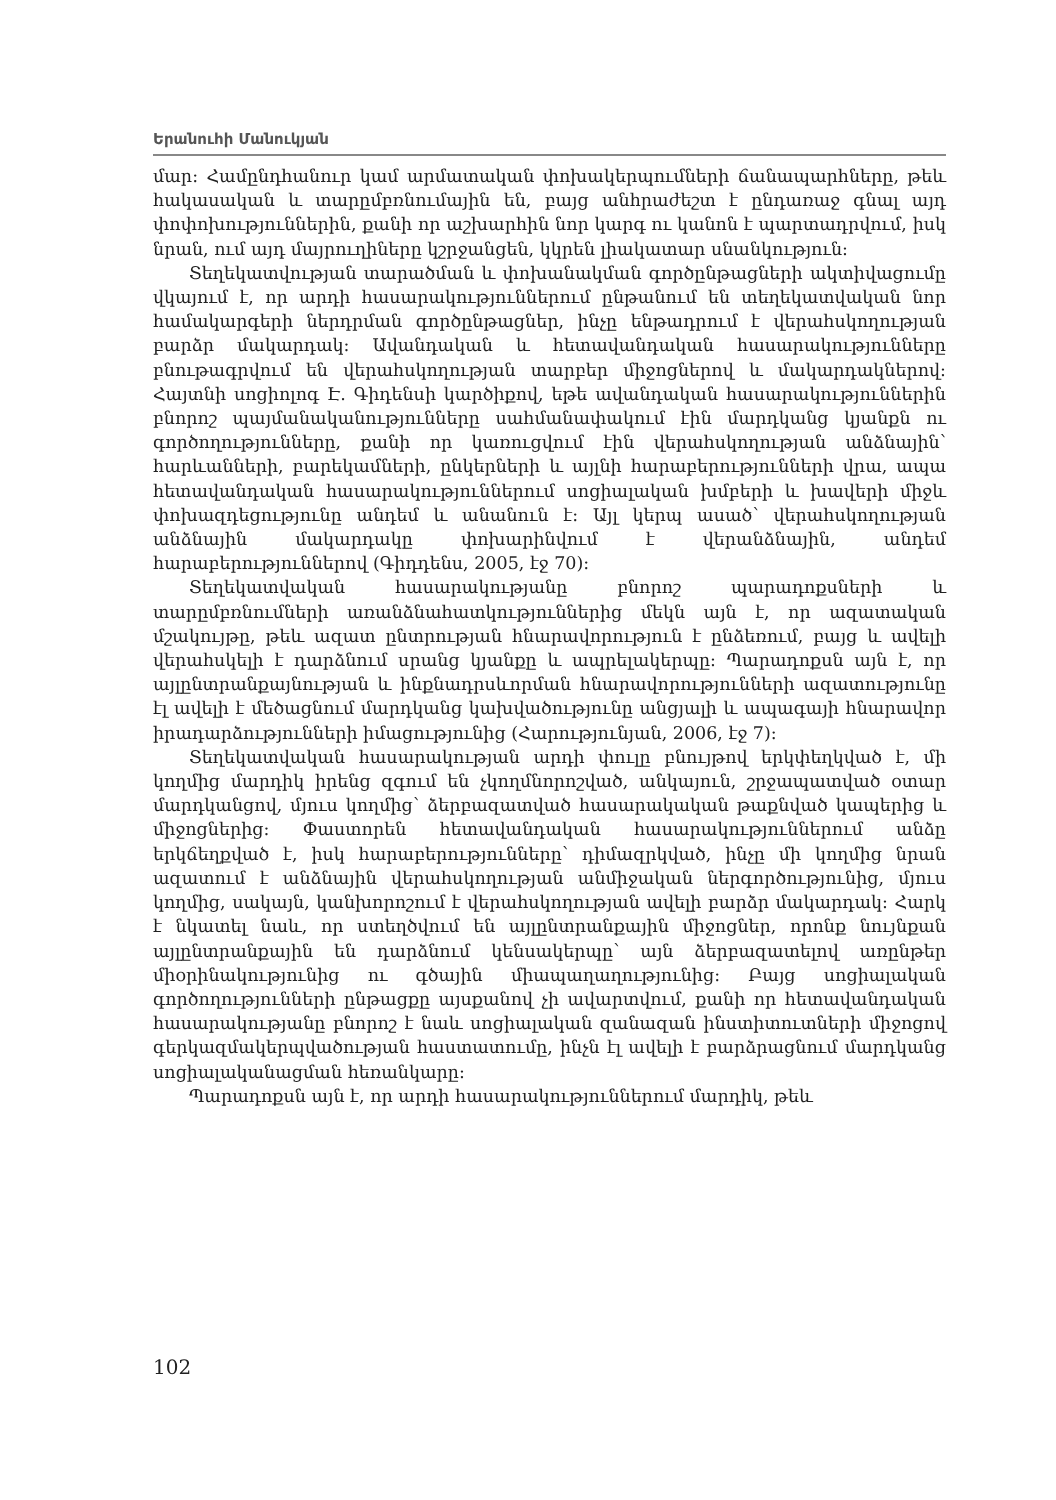Երանուհի Մանուկյան
մար: Համընդհանուր կամ արմատական փոխակերպումների ճանապարհները, թեև հակասական և տարըմբռնումային են, բայց անհրաժեշտ է ընդառաջ գնալ այդ փոփոխություններին, քանի որ աշխարհին նոր կարգ ու կանոն է պարտադրվում, իսկ նրան, ում այդ մայրուղիները կշրջանցեն, կկրեն լիակատար սնանկություն:
Տեղեկատվության տարածման և փոխանակման գործընթացների ակտիվացումը վկայում է, որ արդի հասարակություններում ընթանում են տեղեկատվական նոր համակարգերի ներդրման գործընթացներ, ինչը ենթադրում է վերահսկողության բարձր մակարդակ: Ավանդական և հետավանդական հասարակությունները բնութագրվում են վերահսկողության տարբեր միջոցներով և մակարդակներով: Հայտնի սոցիոլոգ Է. Գիդենսի կարծիքով, եթե ավանդական հասարակություններին բնորոշ պայմանականությունները սահմանափակում էին մարդկանց կյանքն ու գործողությունները, քանի որ կառուցվում էին վերահսկողության անձնային՝ հարևանների, բարեկամների, ընկերների և այլնի հարաբերությունների վրա, ապա հետավանդական հասարակություններում սոցիալական խմբերի և խավերի միջև փոխազդեցությունը անդեմ և անանուն է: Այլ կերպ ասած՝ վերահսկողության անձնային մակարդակը փոխարինվում է վերանձնային, անդեմ հարաբերություններով (Գիդդենս, 2005, էջ 70):
Տեղեկատվական հասարակությանը բնորոշ պարադոքսների և տարըմբռնումների առանձնահատկություններից մեկն այն է, որ ազատական մշակույթը, թեև ազատ ընտրության հնարավորություն է ընձեռում, բայց և ավելի վերահսկելի է դարձնում սրանց կյանքը և ապրելակերպը: Պարադոքսն այն է, որ այլընտրանքայնության և ինքնադրսևորման հնարավորությունների ազատությունը էլ ավելի է մեծացնում մարդկանց կախվածությունը անցյալի և ապագայի հնարավոր իրադարձությունների իմացությունից (Հարությունյան, 2006, էջ 7):
Տեղեկատվական հասարակության արդի փուլը բնույթով երկփեղկված է, մի կողմից մարդիկ իրենց զգում են չկողմնորոշված, անկայուն, շրջապատված օտար մարդկանցով, մյուս կողմից՝ ձերբազատված հասարակական թաքնված կապերից և միջոցներից: Փաստորեն հետավանդական հասարակություններում անձը երկճեղքված է, իսկ հարաբերությունները՝ դիմազրկված, ինչը մի կողմից նրան ազատում է անձնային վերահսկողության անմիջական ներգործությունից, մյուս կողմից, սակայն, կանխորոշում է վերահսկողության ավելի բարձր մակարդակ: Հարկ է նկատել նաև, որ ստեղծվում են այլընտրանքային միջոցներ, որոնք նույնքան այլընտրանքային են դարձնում կենսակերպը՝ այն ձերբազատելով առընթեր միօրինակությունից ու գծային միապաղաղությունից: Բայց սոցիալական գործողությունների ընթացքը այսքանով չի ավարտվում, քանի որ հետավանդական հասարակությանը բնորոշ է նաև սոցիալական զանազան ինստիտուտների միջոցով գերկազմակերպվածության հաստատումը, ինչն էլ ավելի է բարձրացնում մարդկանց սոցիալականացման հեռանկարը:
Պարադոքսն այն է, որ արդի հասարակություններում մարդիկ, թեև
102